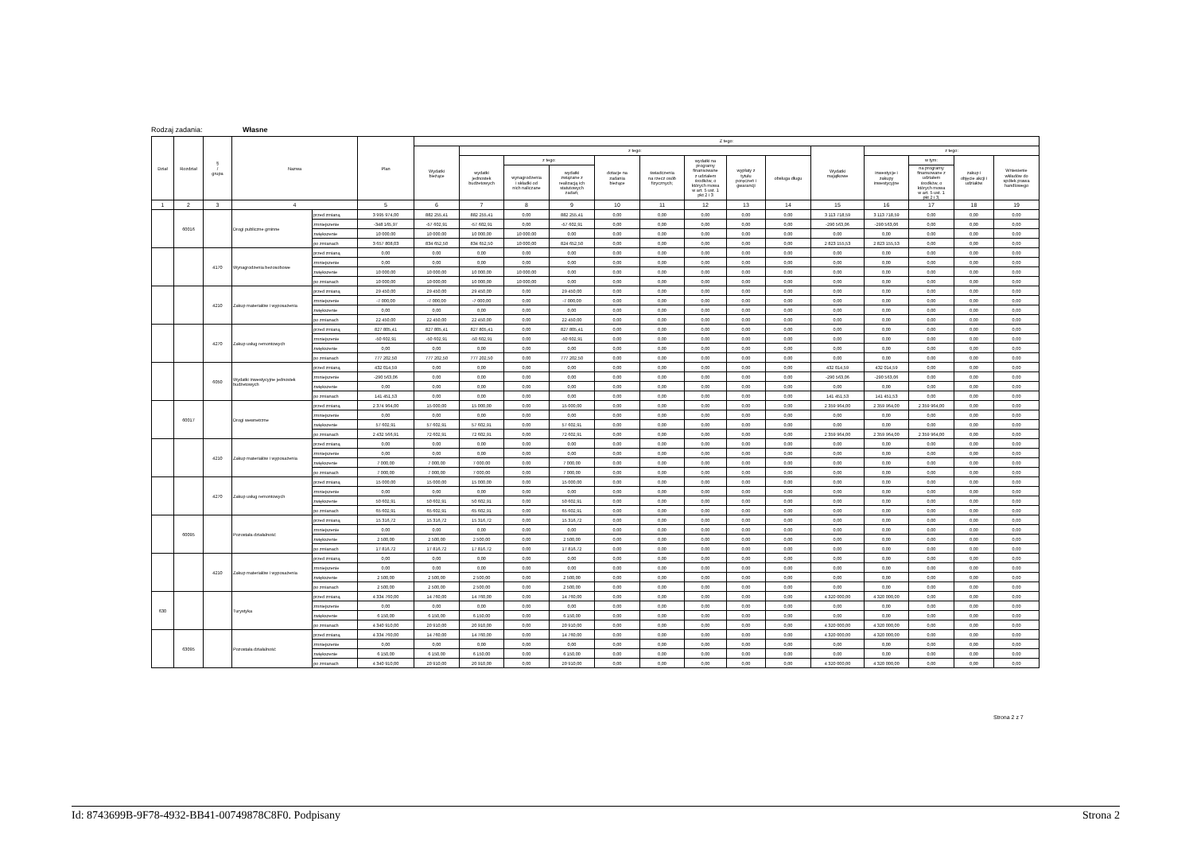Rodzaj zadania: Własne
| Dział | Rozdział | § / grupa | Nazwa | | Plan | Z tego: | | | | | | | | | | | | | |
| --- | --- | --- | --- | --- | --- | --- | --- | --- | --- | --- | --- | --- | --- | --- | --- | --- | --- | --- | --- |
| | | | | | | Wydatki bieżące | z tego: | | | | | | | | Wydatki majątkowe | z tego: | | | |
| | | | | | | | wydatki jednostek budżetowych | z tego: | | dotacje na zadania bieżące | świadczenia na rzecz osób fizycznych; | wydatki na programy finansowane z udziałem środków, o których mowa w art. 5 ust. 1 pkt 2 i 3 | wypłaty z tytułu poręczeń i gwarancji | obsługa długu | | inwestycje i zakupy inwestycyjne | w tym: | zakup i objęcie akcji i udziałów | Wniesienie wkładów do spółek prawa handlowego |
| | | | | | | | | wynagrodzenia i składki od nich naliczane | wydatki związane z realizacją ich statutowych zadań; | | | | | | | | na programy finansowane z udziałem środków, o których mowa w art. 5 ust. 1 pkt 2 i 3, | | |
| 1 | 2 | 3 | 4 | | 5 | 6 | 7 | 8 | 9 | 10 | 11 | 12 | 13 | 14 | 15 | 16 | 17 | 18 | 19 |
| | 60016 | | Drogi publiczne gminne | przed zmianą | 3 995 974,00 | 882 255,41 | 882 255,41 | 0,00 | 882 255,41 | 0,00 | 0,00 | 0,00 | 0,00 | 0,00 | 3 113 718,59 | 3 113 718,59 | 0,00 | 0,00 | 0,00 |
| | | | | zmniejszenie | -348 165,97 | -57 602,91 | -57 602,91 | 0,00 | -57 602,91 | 0,00 | 0,00 | 0,00 | 0,00 | 0,00 | -290 563,06 | -290 563,06 | 0,00 | 0,00 | 0,00 |
| | | | | zwiększenie | 10 000,00 | 10 000,00 | 10 000,00 | 10 000,00 | 0,00 | 0,00 | 0,00 | 0,00 | 0,00 | 0,00 | 0,00 | 0,00 | 0,00 | 0,00 | 0,00 |
| | | | | po zmianach | 3 657 808,03 | 834 652,50 | 834 652,50 | 10 000,00 | 824 652,50 | 0,00 | 0,00 | 0,00 | 0,00 | 0,00 | 2 823 155,53 | 2 823 155,53 | 0,00 | 0,00 | 0,00 |
| | | 4170 | Wynagrodzenia bezosobowe | przed zmianą | 0,00 | 0,00 | 0,00 | 0,00 | 0,00 | 0,00 | 0,00 | 0,00 | 0,00 | 0,00 | 0,00 | 0,00 | 0,00 | 0,00 | 0,00 |
| | | | | zmniejszenie | 0,00 | 0,00 | 0,00 | 0,00 | 0,00 | 0,00 | 0,00 | 0,00 | 0,00 | 0,00 | 0,00 | 0,00 | 0,00 | 0,00 | 0,00 |
| | | | | zwiększenie | 10 000,00 | 10 000,00 | 10 000,00 | 10 000,00 | 0,00 | 0,00 | 0,00 | 0,00 | 0,00 | 0,00 | 0,00 | 0,00 | 0,00 | 0,00 | 0,00 |
| | | | | po zmianach | 10 000,00 | 10 000,00 | 10 000,00 | 10 000,00 | 0,00 | 0,00 | 0,00 | 0,00 | 0,00 | 0,00 | 0,00 | 0,00 | 0,00 | 0,00 | 0,00 |
| | | 4210 | Zakup materiałów i wyposażenia | przed zmianą | 29 450,00 | 29 450,00 | 29 450,00 | 0,00 | 29 450,00 | 0,00 | 0,00 | 0,00 | 0,00 | 0,00 | 0,00 | 0,00 | 0,00 | 0,00 | 0,00 |
| | | | | zmniejszenie | -7 000,00 | -7 000,00 | -7 000,00 | 0,00 | -7 000,00 | 0,00 | 0,00 | 0,00 | 0,00 | 0,00 | 0,00 | 0,00 | 0,00 | 0,00 | 0,00 |
| | | | | zwiększenie | 0,00 | 0,00 | 0,00 | 0,00 | 0,00 | 0,00 | 0,00 | 0,00 | 0,00 | 0,00 | 0,00 | 0,00 | 0,00 | 0,00 | 0,00 |
| | | | | po zmianach | 22 450,00 | 22 450,00 | 22 450,00 | 0,00 | 22 450,00 | 0,00 | 0,00 | 0,00 | 0,00 | 0,00 | 0,00 | 0,00 | 0,00 | 0,00 | 0,00 |
| | | 4270 | Zakup usług remontowych | przed zmianą | 827 805,41 | 827 805,41 | 827 805,41 | 0,00 | 827 805,41 | 0,00 | 0,00 | 0,00 | 0,00 | 0,00 | 0,00 | 0,00 | 0,00 | 0,00 | 0,00 |
| | | | | zmniejszenie | -50 602,91 | -50 602,91 | -50 602,91 | 0,00 | -50 602,91 | 0,00 | 0,00 | 0,00 | 0,00 | 0,00 | 0,00 | 0,00 | 0,00 | 0,00 | 0,00 |
| | | | | zwiększenie | 0,00 | 0,00 | 0,00 | 0,00 | 0,00 | 0,00 | 0,00 | 0,00 | 0,00 | 0,00 | 0,00 | 0,00 | 0,00 | 0,00 | 0,00 |
| | | | | po zmianach | 777 202,50 | 777 202,50 | 777 202,50 | 0,00 | 777 202,50 | 0,00 | 0,00 | 0,00 | 0,00 | 0,00 | 0,00 | 0,00 | 0,00 | 0,00 | 0,00 |
| | | 6050 | Wydatki inwestycyjne jednostek budżetowych | przed zmianą | 432 014,59 | 0,00 | 0,00 | 0,00 | 0,00 | 0,00 | 0,00 | 0,00 | 0,00 | 0,00 | 432 014,59 | 432 014,59 | 0,00 | 0,00 | 0,00 |
| | | | | zmniejszenie | -290 563,06 | 0,00 | 0,00 | 0,00 | 0,00 | 0,00 | 0,00 | 0,00 | 0,00 | 0,00 | -290 563,06 | -290 563,06 | 0,00 | 0,00 | 0,00 |
| | | | | zwiększenie | 0,00 | 0,00 | 0,00 | 0,00 | 0,00 | 0,00 | 0,00 | 0,00 | 0,00 | 0,00 | 0,00 | 0,00 | 0,00 | 0,00 | 0,00 |
| | | | | po zmianach | 141 451,53 | 0,00 | 0,00 | 0,00 | 0,00 | 0,00 | 0,00 | 0,00 | 0,00 | 0,00 | 141 451,53 | 141 451,53 | 0,00 | 0,00 | 0,00 |
| | 60017 | | Drogi wewnetrzne | przed zmianą | 2 374 964,00 | 15 000,00 | 15 000,00 | 0,00 | 15 000,00 | 0,00 | 0,00 | 0,00 | 0,00 | 0,00 | 2 359 964,00 | 2 359 964,00 | 2 359 964,00 | 0,00 | 0,00 |
| | | | | zmniejszenie | 0,00 | 0,00 | 0,00 | 0,00 | 0,00 | 0,00 | 0,00 | 0,00 | 0,00 | 0,00 | 0,00 | 0,00 | 0,00 | 0,00 | 0,00 |
| | | | | zwiększenie | 57 602,91 | 57 602,91 | 57 602,91 | 0,00 | 57 602,91 | 0,00 | 0,00 | 0,00 | 0,00 | 0,00 | 0,00 | 0,00 | 0,00 | 0,00 | 0,00 |
| | | | | po zmianach | 2 432 566,91 | 72 602,91 | 72 602,91 | 0,00 | 72 602,91 | 0,00 | 0,00 | 0,00 | 0,00 | 0,00 | 2 359 964,00 | 2 359 964,00 | 2 359 964,00 | 0,00 | 0,00 |
| | | 4210 | Zakup materiałów i wyposażenia | przed zmianą | 0,00 | 0,00 | 0,00 | 0,00 | 0,00 | 0,00 | 0,00 | 0,00 | 0,00 | 0,00 | 0,00 | 0,00 | 0,00 | 0,00 | 0,00 |
| | | | | zmniejszenie | 0,00 | 0,00 | 0,00 | 0,00 | 0,00 | 0,00 | 0,00 | 0,00 | 0,00 | 0,00 | 0,00 | 0,00 | 0,00 | 0,00 | 0,00 |
| | | | | zwiększenie | 7 000,00 | 7 000,00 | 7 000,00 | 0,00 | 7 000,00 | 0,00 | 0,00 | 0,00 | 0,00 | 0,00 | 0,00 | 0,00 | 0,00 | 0,00 | 0,00 |
| | | | | po zmianach | 7 000,00 | 7 000,00 | 7 000,00 | 0,00 | 7 000,00 | 0,00 | 0,00 | 0,00 | 0,00 | 0,00 | 0,00 | 0,00 | 0,00 | 0,00 | 0,00 |
| | | 4270 | Zakup usług remontowych | przed zmianą | 15 000,00 | 15 000,00 | 15 000,00 | 0,00 | 15 000,00 | 0,00 | 0,00 | 0,00 | 0,00 | 0,00 | 0,00 | 0,00 | 0,00 | 0,00 | 0,00 |
| | | | | zmniejszenie | 0,00 | 0,00 | 0,00 | 0,00 | 0,00 | 0,00 | 0,00 | 0,00 | 0,00 | 0,00 | 0,00 | 0,00 | 0,00 | 0,00 | 0,00 |
| | | | | zwiększenie | 50 602,91 | 50 602,91 | 50 602,91 | 0,00 | 50 602,91 | 0,00 | 0,00 | 0,00 | 0,00 | 0,00 | 0,00 | 0,00 | 0,00 | 0,00 | 0,00 |
| | | | | po zmianach | 65 602,91 | 65 602,91 | 65 602,91 | 0,00 | 65 602,91 | 0,00 | 0,00 | 0,00 | 0,00 | 0,00 | 0,00 | 0,00 | 0,00 | 0,00 | 0,00 |
| | 60095 | | Pozostała działalność | przed zmianą | 15 316,72 | 15 316,72 | 15 316,72 | 0,00 | 15 316,72 | 0,00 | 0,00 | 0,00 | 0,00 | 0,00 | 0,00 | 0,00 | 0,00 | 0,00 | 0,00 |
| | | | | zmniejszenie | 0,00 | 0,00 | 0,00 | 0,00 | 0,00 | 0,00 | 0,00 | 0,00 | 0,00 | 0,00 | 0,00 | 0,00 | 0,00 | 0,00 | 0,00 |
| | | | | zwiększenie | 2 500,00 | 2 500,00 | 2 500,00 | 0,00 | 2 500,00 | 0,00 | 0,00 | 0,00 | 0,00 | 0,00 | 0,00 | 0,00 | 0,00 | 0,00 | 0,00 |
| | | | | po zmianach | 17 816,72 | 17 816,72 | 17 816,72 | 0,00 | 17 816,72 | 0,00 | 0,00 | 0,00 | 0,00 | 0,00 | 0,00 | 0,00 | 0,00 | 0,00 | 0,00 |
| | | 4210 | Zakup materiałów i wyposażenia | przed zmianą | 0,00 | 0,00 | 0,00 | 0,00 | 0,00 | 0,00 | 0,00 | 0,00 | 0,00 | 0,00 | 0,00 | 0,00 | 0,00 | 0,00 | 0,00 |
| | | | | zmniejszenie | 0,00 | 0,00 | 0,00 | 0,00 | 0,00 | 0,00 | 0,00 | 0,00 | 0,00 | 0,00 | 0,00 | 0,00 | 0,00 | 0,00 | 0,00 |
| | | | | zwiększenie | 2 500,00 | 2 500,00 | 2 500,00 | 0,00 | 2 500,00 | 0,00 | 0,00 | 0,00 | 0,00 | 0,00 | 0,00 | 0,00 | 0,00 | 0,00 | 0,00 |
| | | | | po zmianach | 2 500,00 | 2 500,00 | 2 500,00 | 0,00 | 2 500,00 | 0,00 | 0,00 | 0,00 | 0,00 | 0,00 | 0,00 | 0,00 | 0,00 | 0,00 | 0,00 |
| 630 | | | Turystyka | przed zmianą | 4 334 760,00 | 14 760,00 | 14 760,00 | 0,00 | 14 760,00 | 0,00 | 0,00 | 0,00 | 0,00 | 0,00 | 4 320 000,00 | 4 320 000,00 | 0,00 | 0,00 | 0,00 |
| | | | | zmniejszenie | 0,00 | 0,00 | 0,00 | 0,00 | 0,00 | 0,00 | 0,00 | 0,00 | 0,00 | 0,00 | 0,00 | 0,00 | 0,00 | 0,00 | 0,00 |
| | | | | zwiększenie | 6 150,00 | 6 150,00 | 6 150,00 | 0,00 | 6 150,00 | 0,00 | 0,00 | 0,00 | 0,00 | 0,00 | 0,00 | 0,00 | 0,00 | 0,00 | 0,00 |
| | | | | po zmianach | 4 340 910,00 | 20 910,00 | 20 910,00 | 0,00 | 20 910,00 | 0,00 | 0,00 | 0,00 | 0,00 | 0,00 | 4 320 000,00 | 4 320 000,00 | 0,00 | 0,00 | 0,00 |
| | 63095 | | Pozostała działalność | przed zmianą | 4 334 760,00 | 14 760,00 | 14 760,00 | 0,00 | 14 760,00 | 0,00 | 0,00 | 0,00 | 0,00 | 0,00 | 4 320 000,00 | 4 320 000,00 | 0,00 | 0,00 | 0,00 |
| | | | | zmniejszenie | 0,00 | 0,00 | 0,00 | 0,00 | 0,00 | 0,00 | 0,00 | 0,00 | 0,00 | 0,00 | 0,00 | 0,00 | 0,00 | 0,00 | 0,00 |
| | | | | zwiększenie | 6 150,00 | 6 150,00 | 6 150,00 | 0,00 | 6 150,00 | 0,00 | 0,00 | 0,00 | 0,00 | 0,00 | 0,00 | 0,00 | 0,00 | 0,00 | 0,00 |
| | | | | po zmianach | 4 340 910,00 | 20 910,00 | 20 910,00 | 0,00 | 20 910,00 | 0,00 | 0,00 | 0,00 | 0,00 | 0,00 | 4 320 000,00 | 4 320 000,00 | 0,00 | 0,00 | 0,00 |
Strona 2 z 7
Id: 8743699B-9F78-4932-BB41-00749878C8F0. Podpisany Strona 2